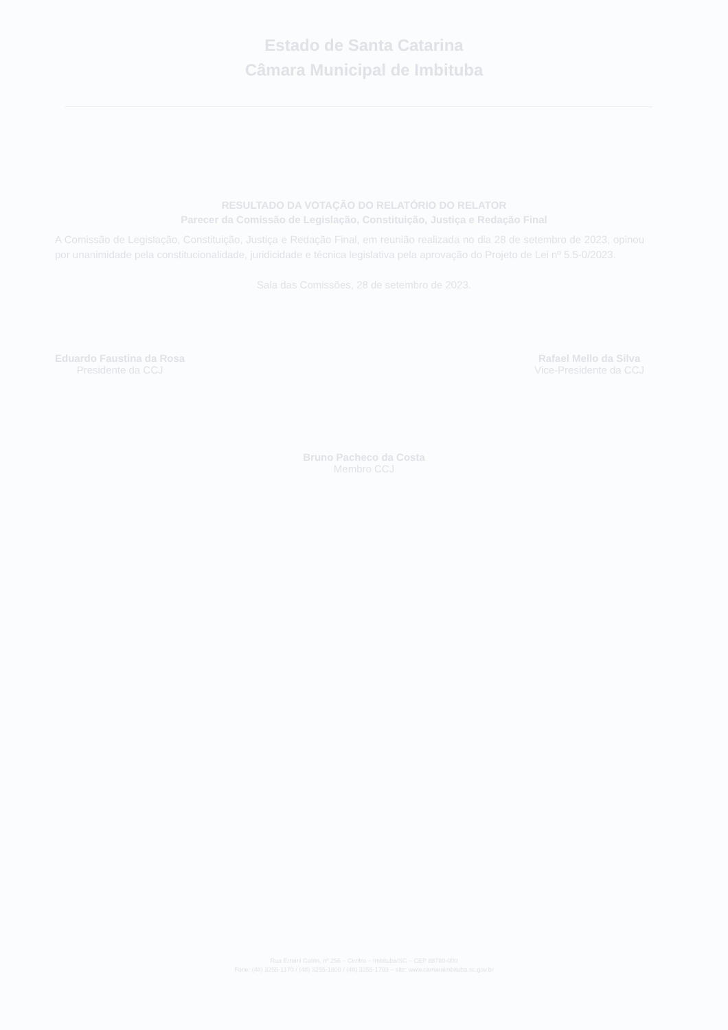Estado de Santa Catarina
Câmara Municipal de Imbituba
RESULTADO DA VOTAÇÃO DO RELATÓRIO DO RELATOR
Parecer da Comissão de Legislação, Constituição, Justiça e Redação Final
A Comissão de Legislação, Constituição, Justiça e Redação Final, em reunião realizada no dia 28 de setembro de 2023, opinou por unanimidade pela constitucionalidade, juridicidade e técnica legislativa pela aprovação do Projeto de Lei nº 5.5-0/2023.
Sala das Comissões, 28 de setembro de 2023.
Eduardo Faustina da Rosa
Presidente da CCJ
Rafael Mello da Silva
Vice-Presidente da CCJ
Bruno Pacheco da Costa
Membro CCJ
Rua Ernani Cotrin, nº 256 – Centro – Imbituba/SC – CEP 88780-000
Fone: (48) 3255-1170 / (48) 3255-1800 / (48) 3355-1793 – site: www.camaraimbituba.sc.gov.br